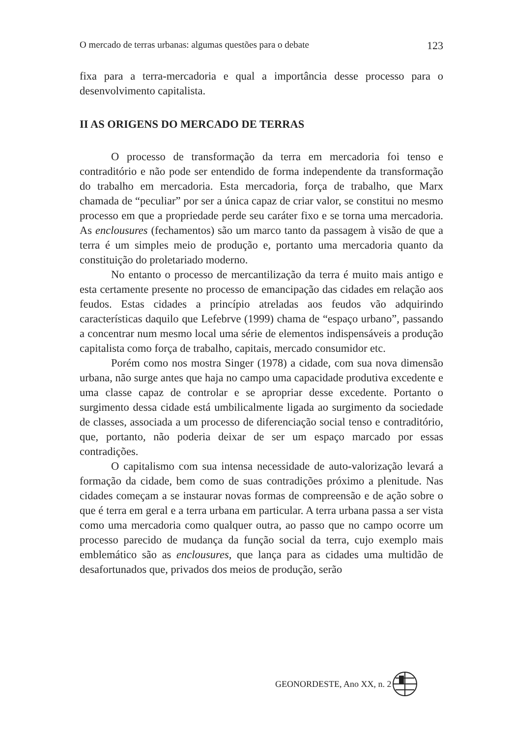O mercado de terras urbanas: algumas questões para o debate 123
fixa para a terra-mercadoria e qual a importância desse processo para o desenvolvimento capitalista.
II AS ORIGENS DO MERCADO DE TERRAS
O processo de transformação da terra em mercadoria foi tenso e contraditório e não pode ser entendido de forma independente da transformação do trabalho em mercadoria. Esta mercadoria, força de trabalho, que Marx chamada de “peculiar” por ser a única capaz de criar valor, se constitui no mesmo processo em que a propriedade perde seu caráter fixo e se torna uma mercadoria. As enclousures (fechamentos) são um marco tanto da passagem à visão de que a terra é um simples meio de produção e, portanto uma mercadoria quanto da constituição do proletariado moderno.
No entanto o processo de mercantilização da terra é muito mais antigo e esta certamente presente no processo de emancipação das cidades em relação aos feudos. Estas cidades a princípio atreladas aos feudos vão adquirindo características daquilo que Lefebrve (1999) chama de “espaço urbano”, passando a concentrar num mesmo local uma série de elementos indispensáveis a produção capitalista como força de trabalho, capitais, mercado consumidor etc.
Porém como nos mostra Singer (1978) a cidade, com sua nova dimensão urbana, não surge antes que haja no campo uma capacidade produtiva excedente e uma classe capaz de controlar e se apropriar desse excedente. Portanto o surgimento dessa cidade está umbilicalmente ligada ao surgimento da sociedade de classes, associada a um processo de diferenciação social tenso e contraditório, que, portanto, não poderia deixar de ser um espaço marcado por essas contradições.
O capitalismo com sua intensa necessidade de auto-valorização levará a formação da cidade, bem como de suas contradições próximo a plenitude. Nas cidades começam a se instaurar novas formas de compreensão e de ação sobre o que é terra em geral e a terra urbana em particular. A terra urbana passa a ser vista como uma mercadoria como qualquer outra, ao passo que no campo ocorre um processo parecido de mudança da função social da terra, cujo exemplo mais emblemático são as enclousures, que lança para as cidades uma multidão de desafortunados que, privados dos meios de produção, serão
GEONORDESTE, Ano XX, n. 2